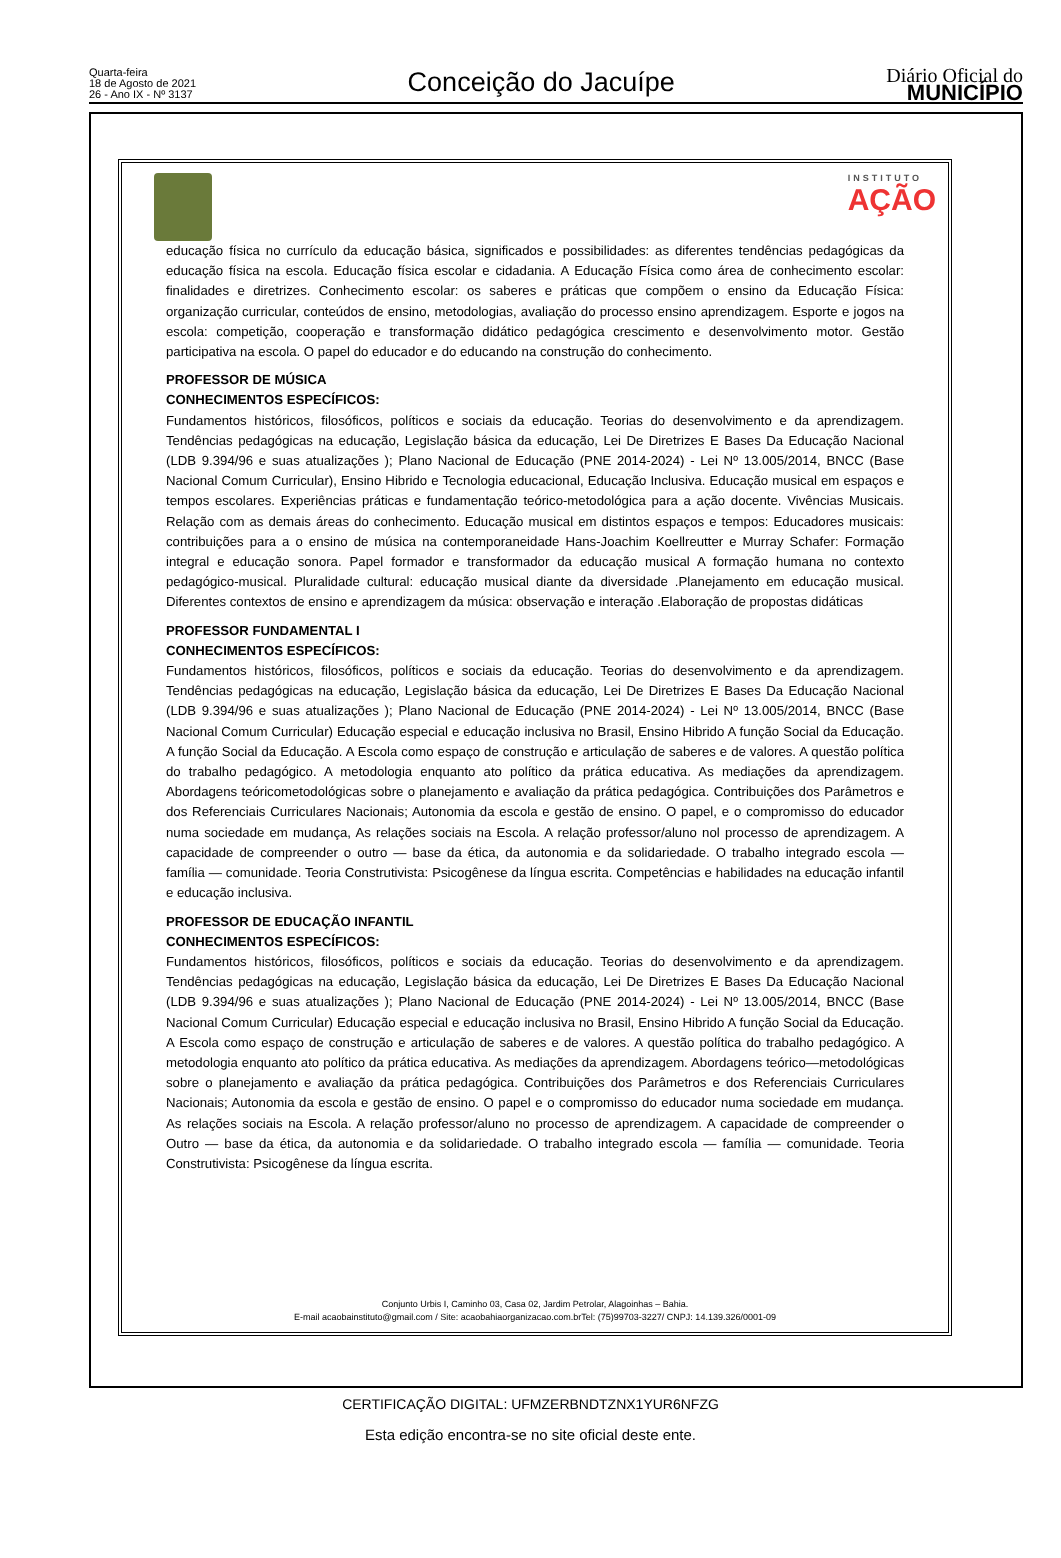Quarta-feira
18 de Agosto de 2021
26 - Ano IX - Nº 3137
Conceição do Jacuípe
Diário Oficial do
MUNICÍPIO
INSTITUTO
AÇÃO
educação física no currículo da educação básica, significados e possibilidades: as diferentes tendências pedagógicas da educação física na escola. Educação física escolar e cidadania. A Educação Física como área de conhecimento escolar: finalidades e diretrizes. Conhecimento escolar: os saberes e práticas que compõem o ensino da Educação Física: organização curricular, conteúdos de ensino, metodologias, avaliação do processo ensino aprendizagem. Esporte e jogos na escola: competição, cooperação e transformação didático pedagógica crescimento e desenvolvimento motor. Gestão participativa na escola. O papel do educador e do educando na construção do conhecimento.
PROFESSOR DE MÚSICA
CONHECIMENTOS ESPECÍFICOS:
Fundamentos históricos, filosóficos, políticos e sociais da educação. Teorias do desenvolvimento e da aprendizagem. Tendências pedagógicas na educação, Legislação básica da educação, Lei De Diretrizes E Bases Da Educação Nacional (LDB 9.394/96 e suas atualizações ); Plano Nacional de Educação (PNE 2014-2024) - Lei Nº 13.005/2014, BNCC (Base Nacional Comum Curricular), Ensino Hibrido e Tecnologia educacional, Educação Inclusiva. Educação musical em espaços e tempos escolares. Experiências práticas e fundamentação teórico-metodológica para a ação docente. Vivências Musicais. Relação com as demais áreas do conhecimento. Educação musical em distintos espaços e tempos: Educadores musicais: contribuições para a o ensino de música na contemporaneidade Hans-Joachim Koellreutter e Murray Schafer: Formação integral e educação sonora. Papel formador e transformador da educação musical A formação humana no contexto pedagógico-musical. Pluralidade cultural: educação musical diante da diversidade .Planejamento em educação musical. Diferentes contextos de ensino e aprendizagem da música: observação e interação .Elaboração de propostas didáticas
PROFESSOR FUNDAMENTAL I
CONHECIMENTOS ESPECÍFICOS:
Fundamentos históricos, filosóficos, políticos e sociais da educação. Teorias do desenvolvimento e da aprendizagem. Tendências pedagógicas na educação, Legislação básica da educação, Lei De Diretrizes E Bases Da Educação Nacional (LDB 9.394/96 e suas atualizações ); Plano Nacional de Educação (PNE 2014-2024) - Lei Nº 13.005/2014, BNCC (Base Nacional Comum Curricular) Educação especial e educação inclusiva no Brasil, Ensino Hibrido A função Social da Educação. A função Social da Educação. A Escola como espaço de construção e articulação de saberes e de valores. A questão política do trabalho pedagógico. A metodologia enquanto ato político da prática educativa. As mediações da aprendizagem. Abordagens teóricometodológicas sobre o planejamento e avaliação da prática pedagógica. Contribuições dos Parâmetros e dos Referenciais Curriculares Nacionais; Autonomia da escola e gestão de ensino. O papel, e o compromisso do educador numa sociedade em mudança, As relações sociais na Escola. A relação professor/aluno nol processo de aprendizagem. A capacidade de compreender o outro — base da ética, da autonomia e da solidariedade. O trabalho integrado escola — família — comunidade. Teoria Construtivista: Psicogênese da língua escrita. Competências e habilidades na educação infantil e educação inclusiva.
PROFESSOR DE EDUCAÇÃO INFANTIL
CONHECIMENTOS ESPECÍFICOS:
Fundamentos históricos, filosóficos, políticos e sociais da educação. Teorias do desenvolvimento e da aprendizagem. Tendências pedagógicas na educação, Legislação básica da educação, Lei De Diretrizes E Bases Da Educação Nacional (LDB 9.394/96 e suas atualizações ); Plano Nacional de Educação (PNE 2014-2024) - Lei Nº 13.005/2014, BNCC (Base Nacional Comum Curricular) Educação especial e educação inclusiva no Brasil, Ensino Hibrido A função Social da Educação. A Escola como espaço de construção e articulação de saberes e de valores. A questão política do trabalho pedagógico. A metodologia enquanto ato político da prática educativa. As mediações da aprendizagem. Abordagens teórico—metodológicas sobre o planejamento e avaliação da prática pedagógica. Contribuições dos Parâmetros e dos Referenciais Curriculares Nacionais; Autonomia da escola e gestão de ensino. O papel e o compromisso do educador numa sociedade em mudança. As relações sociais na Escola. A relação professor/aluno no processo de aprendizagem. A capacidade de compreender o Outro — base da ética, da autonomia e da solidariedade. O trabalho integrado escola — família — comunidade. Teoria Construtivista: Psicogênese da língua escrita.
Conjunto Urbis I, Caminho 03, Casa 02, Jardim Petrolar, Alagoinhas – Bahia.
E-mail acaobainstituto@gmail.com / Site: acaobahiaorganizacao.com.brTel: (75)99703-3227/ CNPJ: 14.139.326/0001-09
CERTIFICAÇÃO DIGITAL: UFMZERBNDTZNX1YUR6NFZG
Esta edição encontra-se no site oficial deste ente.